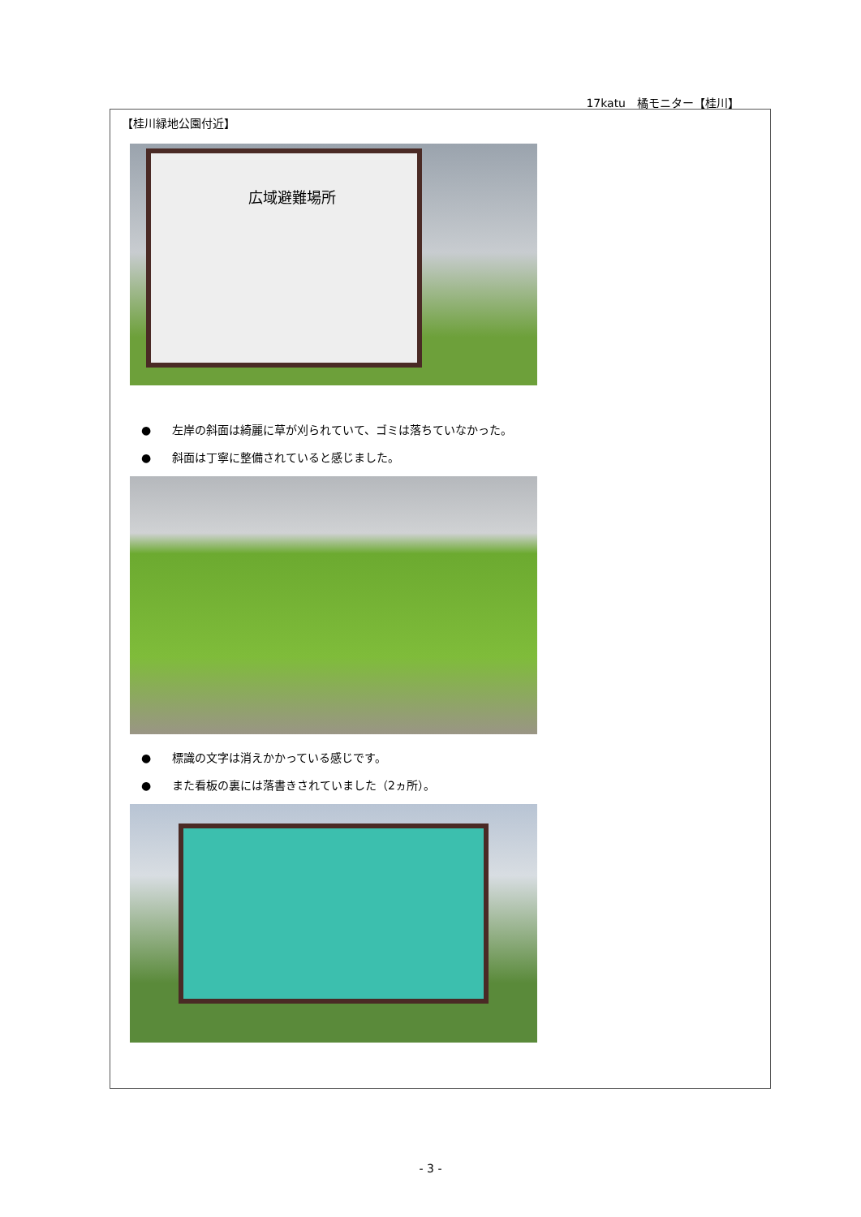17katu　橘モニター【桂川】
【桂川緑地公園付近】
広域避難場所
● 左岸の斜面は綺麗に草が刈られていて、ゴミは落ちていなかった。
● 斜面は丁寧に整備されていると感じました。
● 標識の文字は消えかかっている感じです。
● また看板の裏には落書きされていました（2ヵ所）。
- 3 -